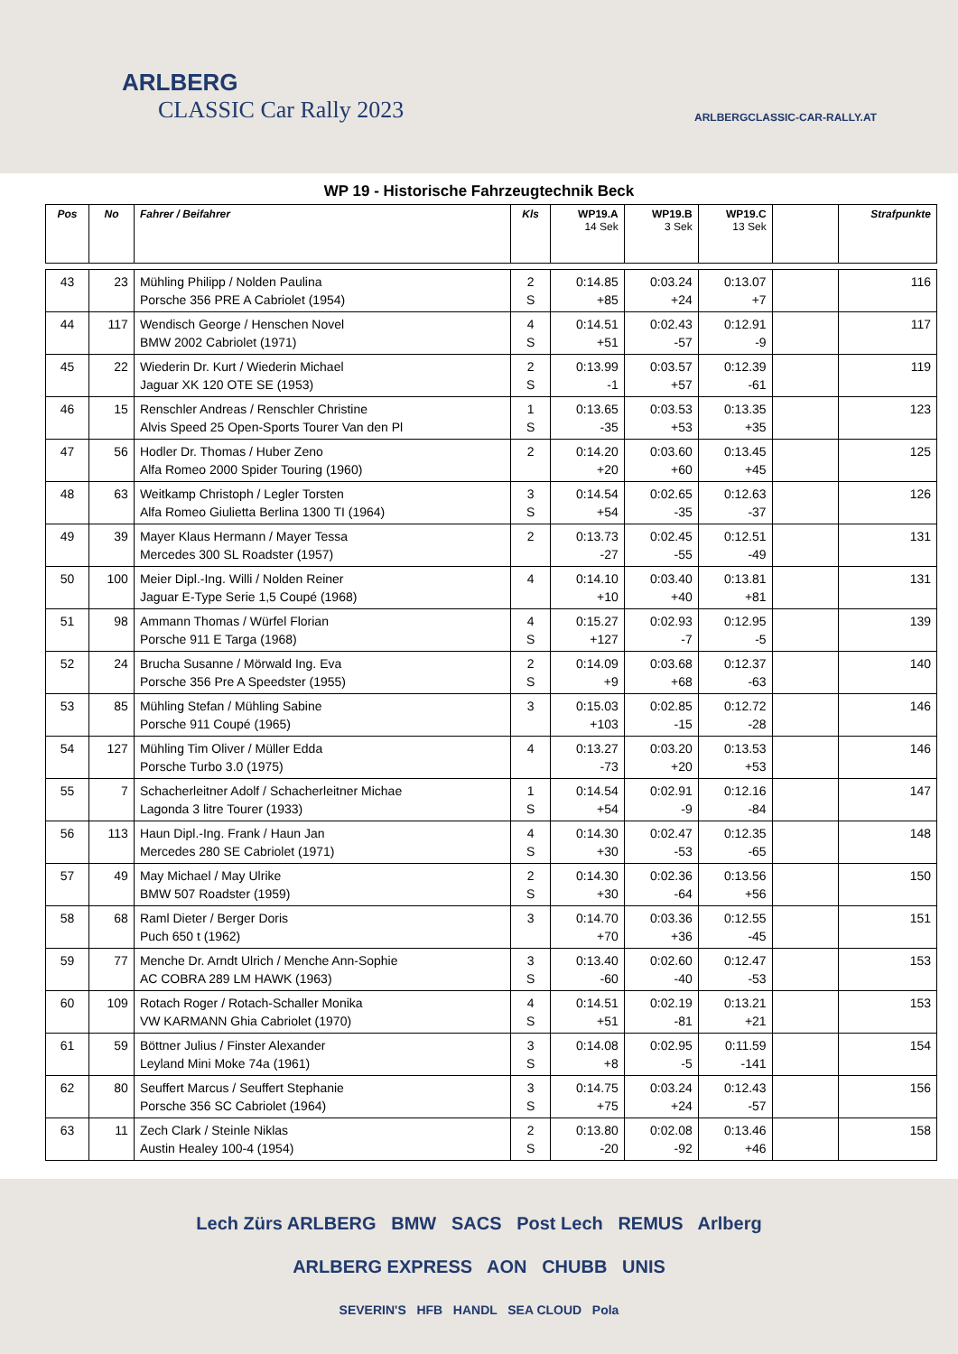ARLBERG
CLASSIC Car Rally 2023
ARLBERGCLASSIC-CAR-RALLY.AT
WP 19 - Historische Fahrzeugtechnik Beck
| Pos | No | Fahrer / Beifahrer | Kls | WP19.A 14 Sek | WP19.B 3 Sek | WP19.C 13 Sek | | Strafpunkte |
| --- | --- | --- | --- | --- | --- | --- | --- | --- |
| 43 | 23 | Mühling Philipp / Nolden Paulina Porsche 356 PRE A Cabriolet (1954) | 2 S | 0:14.85 +85 | 0:03.24 +24 | 0:13.07 +7 | | 116 |
| 44 | 117 | Wendisch George / Henschen Novel BMW 2002 Cabriolet (1971) | 4 S | 0:14.51 +51 | 0:02.43 -57 | 0:12.91 -9 | | 117 |
| 45 | 22 | Wiederin Dr. Kurt / Wiederin Michael Jaguar XK 120 OTE SE (1953) | 2 S | 0:13.99 -1 | 0:03.57 +57 | 0:12.39 -61 | | 119 |
| 46 | 15 | Renschler Andreas / Renschler Christine Alvis Speed 25 Open-Sports Tourer Van den Pl | 1 S | 0:13.65 -35 | 0:03.53 +53 | 0:13.35 +35 | | 123 |
| 47 | 56 | Hodler Dr. Thomas / Huber Zeno Alfa Romeo 2000 Spider Touring (1960) | 2 | 0:14.20 +20 | 0:03.60 +60 | 0:13.45 +45 | | 125 |
| 48 | 63 | Weitkamp Christoph / Legler Torsten Alfa Romeo Giulietta Berlina 1300 TI (1964) | 3 S | 0:14.54 +54 | 0:02.65 -35 | 0:12.63 -37 | | 126 |
| 49 | 39 | Mayer Klaus Hermann / Mayer Tessa Mercedes 300 SL Roadster (1957) | 2 | 0:13.73 -27 | 0:02.45 -55 | 0:12.51 -49 | | 131 |
| 50 | 100 | Meier Dipl.-Ing. Willi / Nolden Reiner Jaguar E-Type Serie 1,5 Coupé (1968) | 4 | 0:14.10 +10 | 0:03.40 +40 | 0:13.81 +81 | | 131 |
| 51 | 98 | Ammann Thomas / Würfel Florian Porsche 911 E Targa (1968) | 4 S | 0:15.27 +127 | 0:02.93 -7 | 0:12.95 -5 | | 139 |
| 52 | 24 | Brucha Susanne / Mörwald Ing. Eva Porsche 356 Pre A Speedster (1955) | 2 S | 0:14.09 +9 | 0:03.68 +68 | 0:12.37 -63 | | 140 |
| 53 | 85 | Mühling Stefan / Mühling Sabine Porsche 911 Coupé (1965) | 3 | 0:15.03 +103 | 0:02.85 -15 | 0:12.72 -28 | | 146 |
| 54 | 127 | Mühling Tim Oliver / Müller Edda Porsche Turbo 3.0 (1975) | 4 | 0:13.27 -73 | 0:03.20 +20 | 0:13.53 +53 | | 146 |
| 55 | 7 | Schacherleitner Adolf / Schacherleitner Michae Lagonda 3 litre Tourer (1933) | 1 S | 0:14.54 +54 | 0:02.91 -9 | 0:12.16 -84 | | 147 |
| 56 | 113 | Haun Dipl.-Ing. Frank / Haun Jan Mercedes 280 SE Cabriolet (1971) | 4 S | 0:14.30 +30 | 0:02.47 -53 | 0:12.35 -65 | | 148 |
| 57 | 49 | May Michael / May Ulrike BMW 507 Roadster (1959) | 2 S | 0:14.30 +30 | 0:02.36 -64 | 0:13.56 +56 | | 150 |
| 58 | 68 | Raml Dieter / Berger Doris Puch 650 t (1962) | 3 | 0:14.70 +70 | 0:03.36 +36 | 0:12.55 -45 | | 151 |
| 59 | 77 | Menche Dr. Arndt Ulrich / Menche Ann-Sophie AC COBRA 289 LM HAWK (1963) | 3 S | 0:13.40 -60 | 0:02.60 -40 | 0:12.47 -53 | | 153 |
| 60 | 109 | Rotach Roger / Rotach-Schaller Monika VW KARMANN Ghia Cabriolet (1970) | 4 S | 0:14.51 +51 | 0:02.19 -81 | 0:13.21 +21 | | 153 |
| 61 | 59 | Böttner Julius / Finster Alexander Leyland Mini Moke 74a (1961) | 3 S | 0:14.08 +8 | 0:02.95 -5 | 0:11.59 -141 | | 154 |
| 62 | 80 | Seuffert Marcus / Seuffert Stephanie Porsche 356 SC Cabriolet (1964) | 3 S | 0:14.75 +75 | 0:03.24 +24 | 0:12.43 -57 | | 156 |
| 63 | 11 | Zech Clark / Steinle Niklas Austin Healey 100-4 (1954) | 2 S | 0:13.80 -20 | 0:02.08 -92 | 0:13.46 +46 | | 158 |
Lech Zürs ARLBERG BMW SACS Post Lech REMUS Arlberg
ARLBERG EXPRESS AON CHUBB UNIS
SEVERIN'S HFB HANDL SEA CLOUD Pola